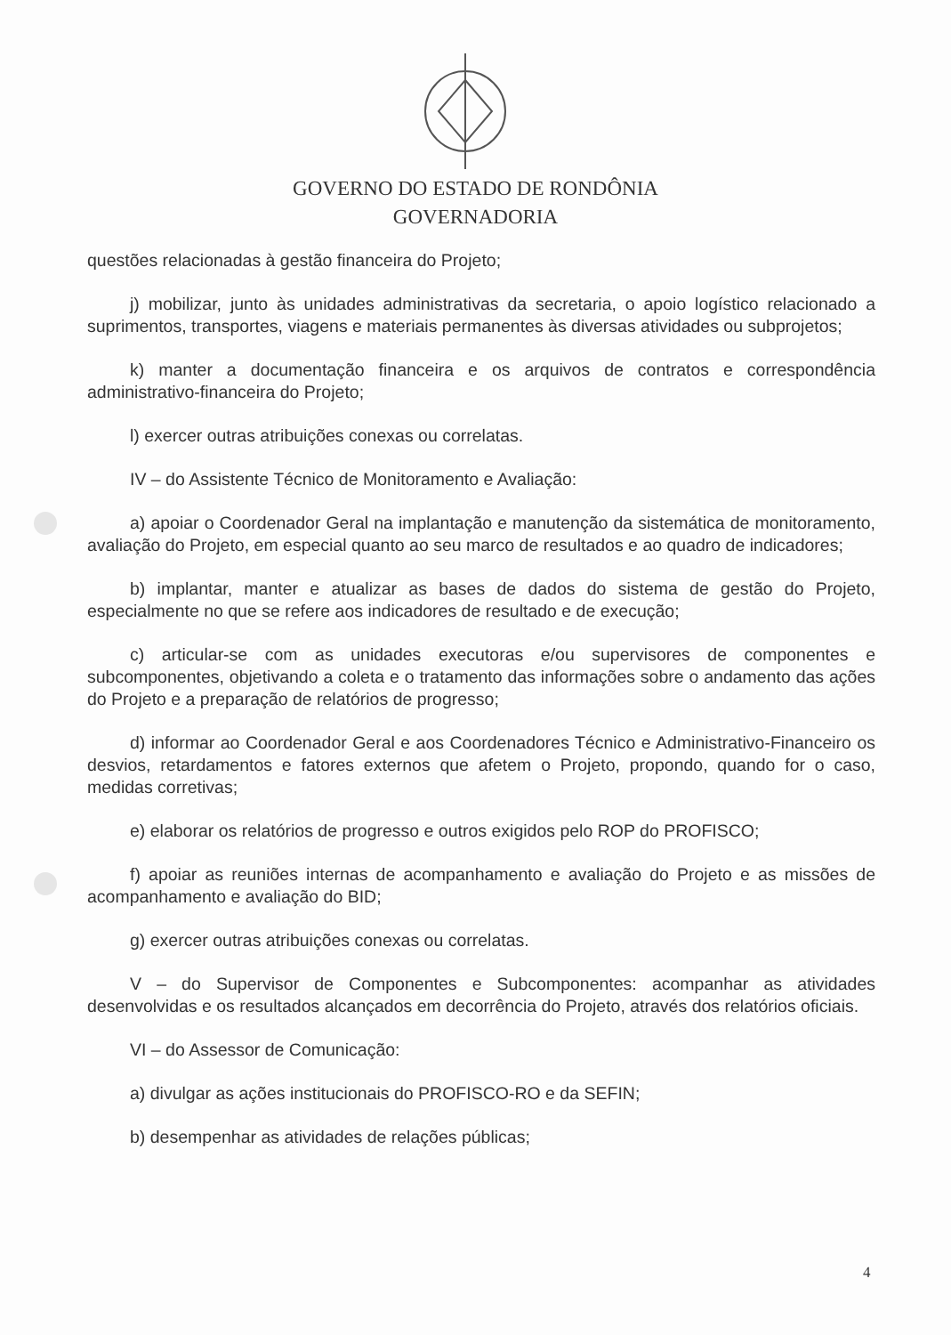GOVERNO DO ESTADO DE RONDÔNIA
GOVERNADORIA
questões relacionadas à gestão financeira do Projeto;
j) mobilizar, junto às unidades administrativas da secretaria, o apoio logístico relacionado a suprimentos, transportes, viagens e materiais permanentes às diversas atividades ou subprojetos;
k) manter a documentação financeira e os arquivos de contratos e correspondência administrativo-financeira do Projeto;
l) exercer outras atribuições conexas ou correlatas.
IV – do Assistente Técnico de Monitoramento e Avaliação:
a) apoiar o Coordenador Geral na implantação e manutenção da sistemática de monitoramento, avaliação do Projeto, em especial quanto ao seu marco de resultados e ao quadro de indicadores;
b) implantar, manter e atualizar as bases de dados do sistema de gestão do Projeto, especialmente no que se refere aos indicadores de resultado e de execução;
c) articular-se com as unidades executoras e/ou supervisores de componentes e subcomponentes, objetivando a coleta e o tratamento das informações sobre o andamento das ações do Projeto e a preparação de relatórios de progresso;
d) informar ao Coordenador Geral e aos Coordenadores Técnico e Administrativo-Financeiro os desvios, retardamentos e fatores externos que afetem o Projeto, propondo, quando for o caso, medidas corretivas;
e) elaborar os relatórios de progresso e outros exigidos pelo ROP do PROFISCO;
f) apoiar as reuniões internas de acompanhamento e avaliação do Projeto e as missões de acompanhamento e avaliação do BID;
g) exercer outras atribuições conexas ou correlatas.
V – do Supervisor de Componentes e Subcomponentes: acompanhar as atividades desenvolvidas e os resultados alcançados em decorrência do Projeto, através dos relatórios oficiais.
VI – do Assessor de Comunicação:
a) divulgar as ações institucionais do PROFISCO-RO e da SEFIN;
b) desempenhar as atividades de relações públicas;
4